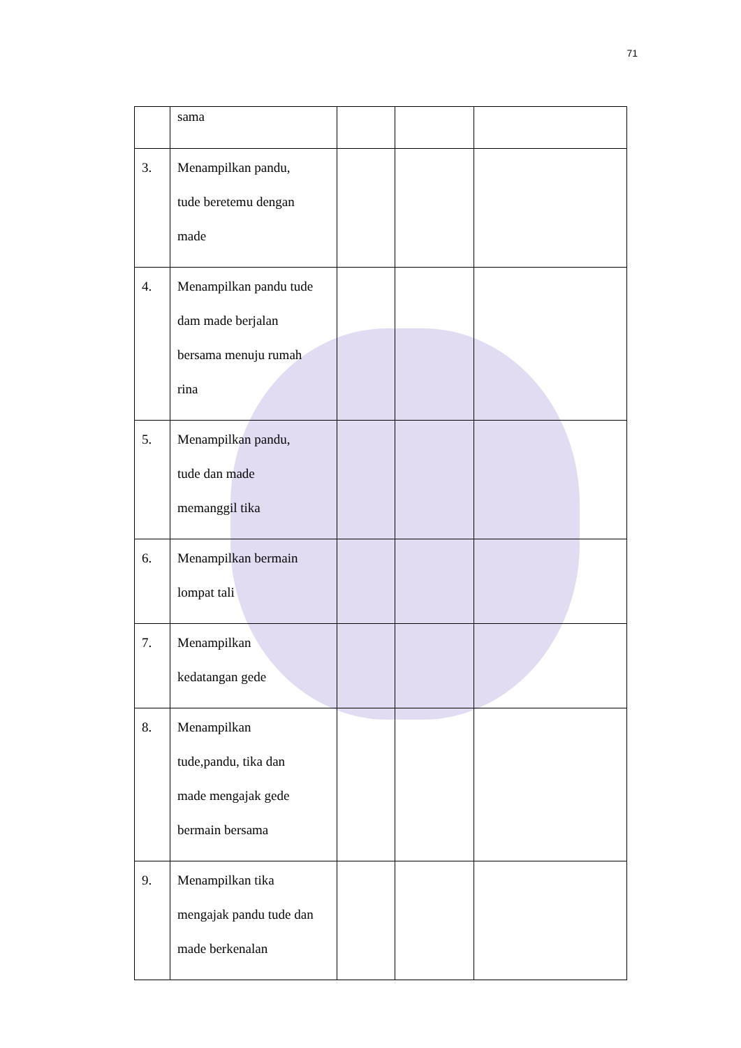71
| | sama | | | |
| 3. | Menampilkan pandu, tude beretemu dengan made | | | |
| 4. | Menampilkan pandu tude dam made berjalan bersama menuju rumah rina | | | |
| 5. | Menampilkan pandu, tude dan made memanggil tika | | | |
| 6. | Menampilkan bermain lompat tali | | | |
| 7. | Menampilkan kedatangan gede | | | |
| 8. | Menampilkan tude,pandu, tika dan made mengajak gede bermain bersama | | | |
| 9. | Menampilkan tika mengajak pandu tude dan made berkenalan | | | |